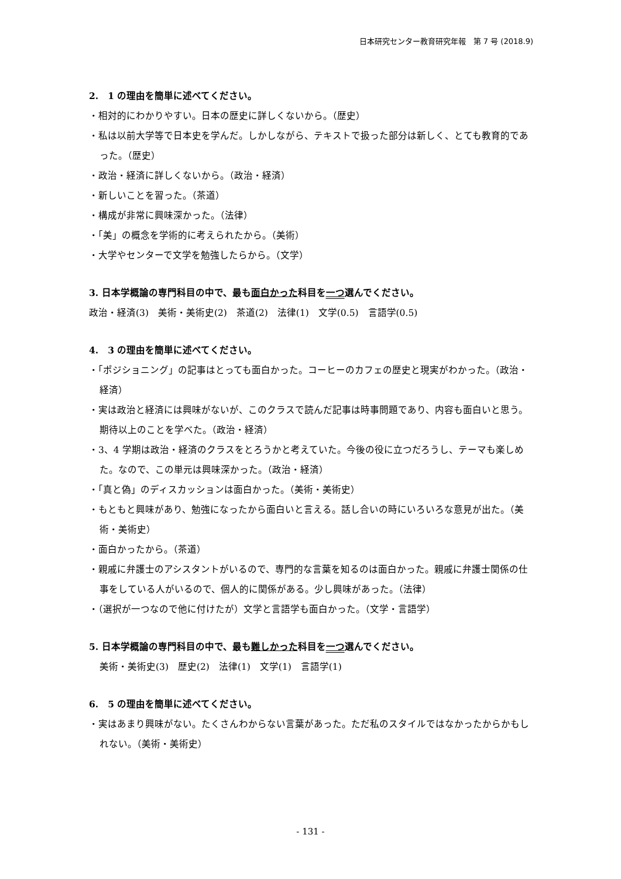日本研究センター教育研究年報　第 7 号 (2018.9)
2.　1 の理由を簡単に述べてください。
・相対的にわかりやすい。日本の歴史に詳しくないから。（歴史）
・私は以前大学等で日本史を学んだ。しかしながら、テキストで扱った部分は新しく、とても教育的であった。（歴史）
・政治・経済に詳しくないから。（政治・経済）
・新しいことを習った。（茶道）
・構成が非常に興味深かった。（法律）
・「美」の概念を学術的に考えられたから。（美術）
・大学やセンターで文学を勉強したらから。（文学）
3. 日本学概論の専門科目の中で、最も面白かった科目を一つ選んでください。
政治・経済(3)　美術・美術史(2)　茶道(2)　法律(1)　文学(0.5)　言語学(0.5)
4.　3 の理由を簡単に述べてください。
・「ポジショニング」の記事はとっても面白かった。コーヒーのカフェの歴史と現実がわかった。（政治・経済）
・実は政治と経済には興味がないが、このクラスで読んだ記事は時事問題であり、内容も面白いと思う。期待以上のことを学べた。（政治・経済）
・3、4 学期は政治・経済のクラスをとろうかと考えていた。今後の役に立つだろうし、テーマも楽しめた。なので、この単元は興味深かった。（政治・経済）
・「真と偽」のディスカッションは面白かった。（美術・美術史）
・もともと興味があり、勉強になったから面白いと言える。話し合いの時にいろいろな意見が出た。（美術・美術史）
・面白かったから。（茶道）
・親戚に弁護士のアシスタントがいるので、専門的な言葉を知るのは面白かった。親戚に弁護士関係の仕事をしている人がいるので、個人的に関係がある。少し興味があった。（法律）
・（選択が一つなので他に付けたが）文学と言語学も面白かった。（文学・言語学）
5. 日本学概論の専門科目の中で、最も難しかった科目を一つ選んでください。
美術・美術史(3)　歴史(2)　法律(1)　文学(1)　言語学(1)
6.　5 の理由を簡単に述べてください。
・実はあまり興味がない。たくさんわからない言葉があった。ただ私のスタイルではなかったからかもしれない。（美術・美術史）
- 131 -